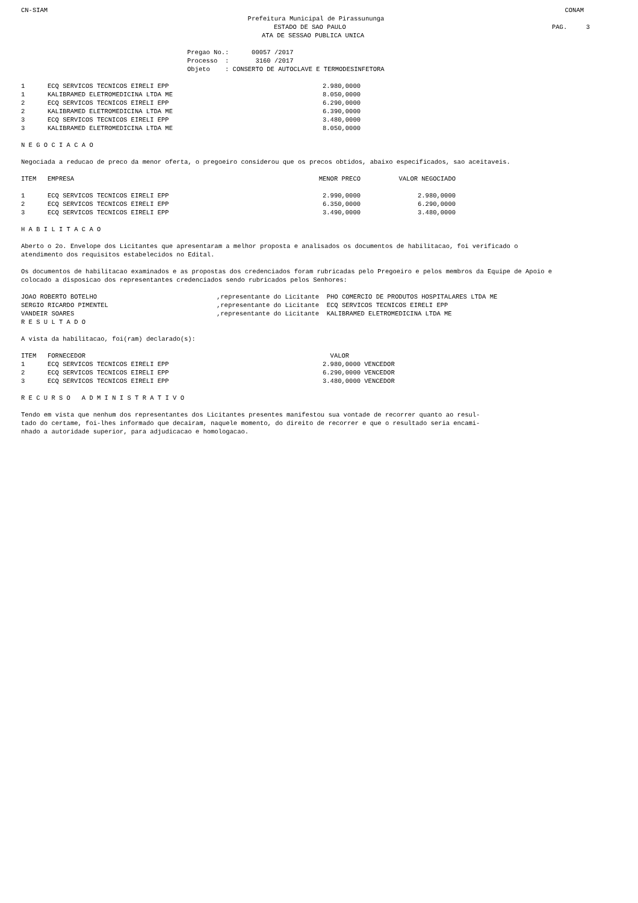CN-SIAM CONAM
Prefeitura Municipal de Pirassununga
ESTADO DE SAO PAULO PAG. 3
ATA DE SESSAO PUBLICA UNICA
Pregao No.: 00057 /2017 Processo : 3160 /2017 Objeto : CONSERTO DE AUTOCLAVE E TERMODESINFETORA
| 1 | ECQ SERVICOS TECNICOS EIRELI EPP | 2.980,0000 |
| 1 | KALIBRAMED ELETROMEDICINA LTDA ME | 8.050,0000 |
| 2 | ECQ SERVICOS TECNICOS EIRELI EPP | 6.290,0000 |
| 2 | KALIBRAMED ELETROMEDICINA LTDA ME | 6.390,0000 |
| 3 | ECQ SERVICOS TECNICOS EIRELI EPP | 3.480,0000 |
| 3 | KALIBRAMED ELETROMEDICINA LTDA ME | 8.050,0000 |
N E G O C I A C A O
Negociada a reducao de preco da menor oferta, o pregoeiro considerou que os precos obtidos, abaixo especificados, sao aceitaveis.
| ITEM | EMPRESA | MENOR PRECO | VALOR NEGOCIADO |
| --- | --- | --- | --- |
| 1 | ECQ SERVICOS TECNICOS EIRELI EPP | 2.990,0000 | 2.980,0000 |
| 2 | ECQ SERVICOS TECNICOS EIRELI EPP | 6.350,0000 | 6.290,0000 |
| 3 | ECQ SERVICOS TECNICOS EIRELI EPP | 3.490,0000 | 3.480,0000 |
H A B I L I T A C A O
Aberto o 2o. Envelope dos Licitantes que apresentaram a melhor proposta e analisados os documentos de habilitacao, foi verificado o atendimento dos requisitos estabelecidos no Edital.
Os documentos de habilitacao examinados e as propostas dos credenciados foram rubricadas pelo Pregoeiro e pelos membros da Equipe de Apoio e colocado a disposicao dos representantes credenciados sendo rubricados pelos Senhores:
| JOAO ROBERTO BOTELHO | ,representante do Licitante PHO COMERCIO DE PRODUTOS HOSPITALARES LTDA ME |
| SERGIO RICARDO PIMENTEL | ,representante do Licitante ECQ SERVICOS TECNICOS EIRELI EPP |
| VANDEIR SOARES | ,representante do Licitante KALIBRAMED ELETROMEDICINA LTDA ME |
R E S U L T A D O
A vista da habilitacao, foi(ram) declarado(s):
| ITEM | FORNECEDOR | VALOR | |
| --- | --- | --- | --- |
| 1 | ECQ SERVICOS TECNICOS EIRELI EPP | 2.980,0000 | VENCEDOR |
| 2 | ECQ SERVICOS TECNICOS EIRELI EPP | 6.290,0000 | VENCEDOR |
| 3 | ECQ SERVICOS TECNICOS EIRELI EPP | 3.480,0000 | VENCEDOR |
R E C U R S O A D M I N I S T R A T I V O
Tendo em vista que nenhum dos representantes dos Licitantes presentes manifestou sua vontade de recorrer quanto ao resul-
tado do certame, foi-lhes informado que decairam, naquele momento, do direito de recorrer e que o resultado seria encami-
nhado a autoridade superior, para adjudicacao e homologacao.